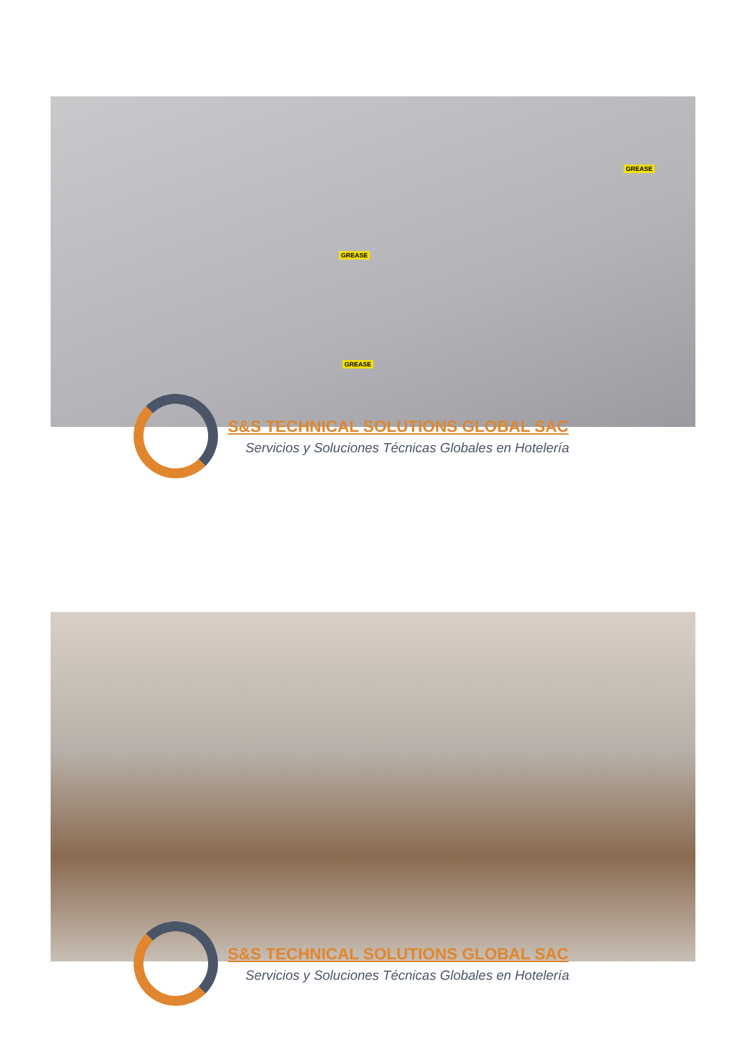GREASE
GREASE
GREASE
S&S TECHNICAL SOLUTIONS GLOBAL SAC
Servicios y Soluciones Técnicas Globales en Hotelería
S&S TECHNICAL SOLUTIONS GLOBAL SAC
Servicios y Soluciones Técnicas Globales en Hotelería